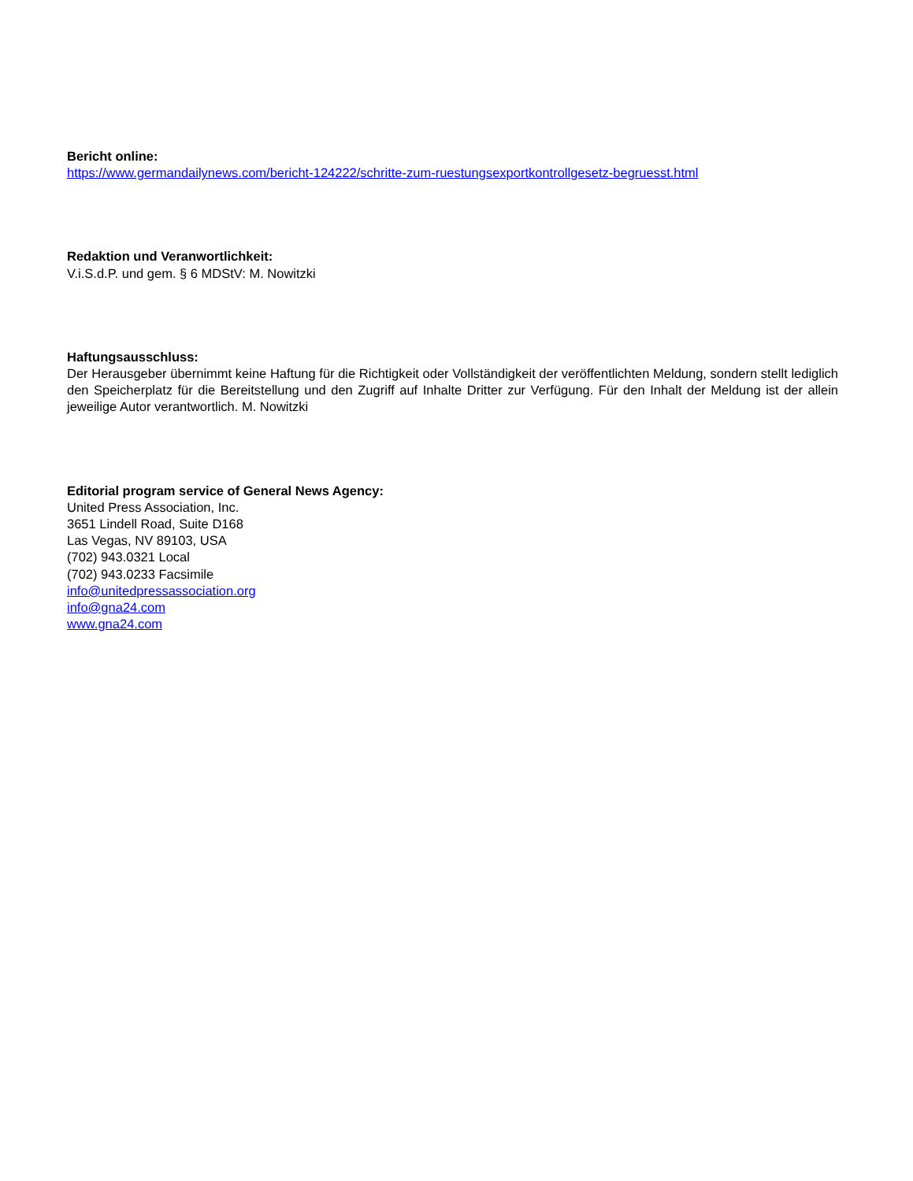Bericht online:
https://www.germandailynews.com/bericht-124222/schritte-zum-ruestungsexportkontrollgesetz-begruesst.html
Redaktion und Veranwortlichkeit:
V.i.S.d.P. und gem. § 6 MDStV: M. Nowitzki
Haftungsausschluss:
Der Herausgeber übernimmt keine Haftung für die Richtigkeit oder Vollständigkeit der veröffentlichten Meldung, sondern stellt lediglich den Speicherplatz für die Bereitstellung und den Zugriff auf Inhalte Dritter zur Verfügung. Für den Inhalt der Meldung ist der allein jeweilige Autor verantwortlich. M. Nowitzki
Editorial program service of General News Agency:
United Press Association, Inc.
3651 Lindell Road, Suite D168
Las Vegas, NV 89103, USA
(702) 943.0321 Local
(702) 943.0233 Facsimile
info@unitedpressassociation.org
info@gna24.com
www.gna24.com